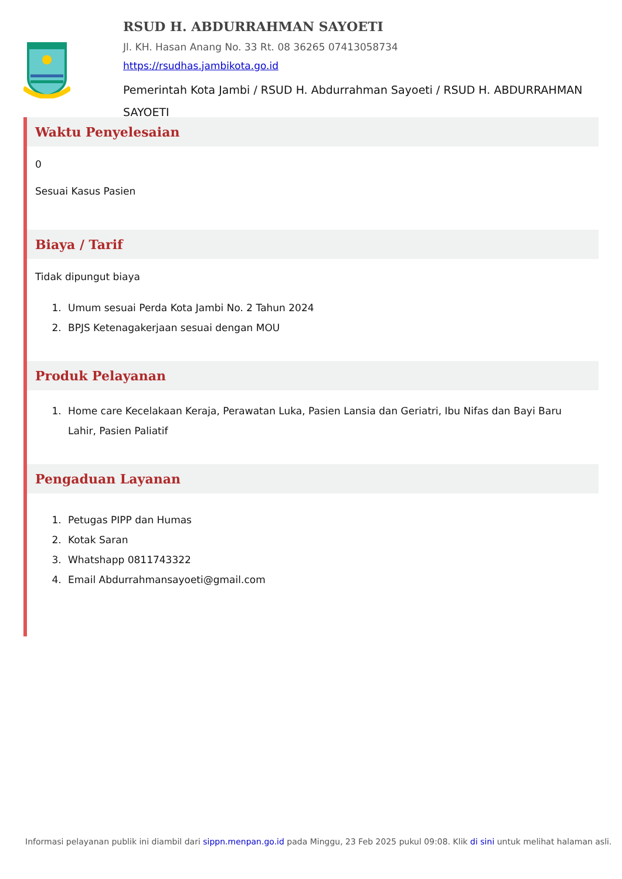RSUD H. ABDURRAHMAN SAYOETI
Jl. KH. Hasan Anang No. 33 Rt. 08 36265 07413058734
https://rsudhas.jambikota.go.id
Pemerintah Kota Jambi / RSUD H. Abdurrahman Sayoeti / RSUD H. ABDURRAHMAN SAYOETI
Waktu Penyelesaian
0
Sesuai Kasus Pasien
Biaya / Tarif
Tidak dipungut biaya
1. Umum sesuai Perda Kota Jambi No. 2 Tahun 2024
2. BPJS Ketenagakerjaan sesuai dengan MOU
Produk Pelayanan
1. Home care Kecelakaan Keraja, Perawatan Luka, Pasien Lansia dan Geriatri, Ibu Nifas dan Bayi Baru Lahir, Pasien Paliatif
Pengaduan Layanan
1. Petugas PIPP dan Humas
2. Kotak Saran
3. Whatshapp 0811743322
4. Email Abdurrahmansayoeti@gmail.com
Informasi pelayanan publik ini diambil dari sippn.menpan.go.id pada Minggu, 23 Feb 2025 pukul 09:08. Klik di sini untuk melihat halaman asli.